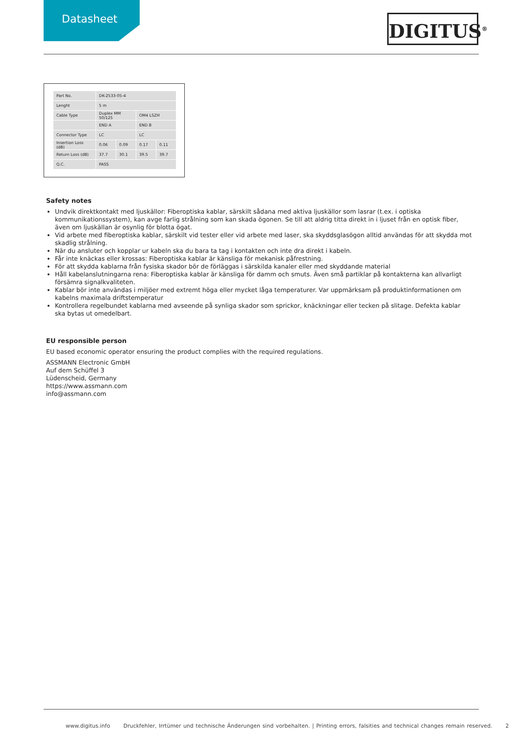Datasheet
DIGITUS<sup>®</sup>
| Part No. | DK-2533-05-4 | | | |
| Lenght | 5 m | | | |
| Cable Type | Duplex MM 50/125 | | OM4 LSZH | |
| | END A | | END B | |
| Connector Type | LC | | LC | |
| Insertion Loss (dB) | 0.06 | 0.09 | 0.17 | 0.11 |
| Return Loss (dB) | 37.7 | 30.1 | 39.5 | 39.7 |
| Q.C. | PASS | | | |
Safety notes
Undvik direktkontakt med ljuskällor: Fiberoptiska kablar, särskilt sådana med aktiva ljuskällor som lasrar (t.ex. i optiska kommunikationssystem), kan avge farlig strålning som kan skada ögonen. Se till att aldrig titta direkt in i ljuset från en optisk fiber, även om ljuskällan är osynlig för blotta ögat.
Vid arbete med fiberoptiska kablar, särskilt vid tester eller vid arbete med laser, ska skyddsglasögon alltid användas för att skydda mot skadlig strålning.
När du ansluter och kopplar ur kabeln ska du bara ta tag i kontakten och inte dra direkt i kabeln.
Får inte knäckas eller krossas: Fiberoptiska kablar är känsliga för mekanisk påfrestning.
För att skydda kablarna från fysiska skador bör de förläggas i särskilda kanaler eller med skyddande material
Håll kabelanslutningarna rena: Fiberoptiska kablar är känsliga för damm och smuts. Även små partiklar på kontakterna kan allvarligt försämra signalkvaliteten.
Kablar bör inte användas i miljöer med extremt höga eller mycket låga temperaturer. Var uppmärksam på produktinformationen om kabelns maximala driftstemperatur
Kontrollera regelbundet kablarna med avseende på synliga skador som sprickor, knäckningar eller tecken på slitage. Defekta kablar ska bytas ut omedelbart.
EU responsible person
EU based economic operator ensuring the product complies with the required regulations.
ASSMANN Electronic GmbH
Auf dem Schüffel 3
Lüdenscheid, Germany
https://www.assmann.com
info@assmann.com
www.digitus.info Druckfehler, Irrtümer und technische Änderungen sind vorbehalten. | Printing errors, falsities and technical changes remain reserved. 2